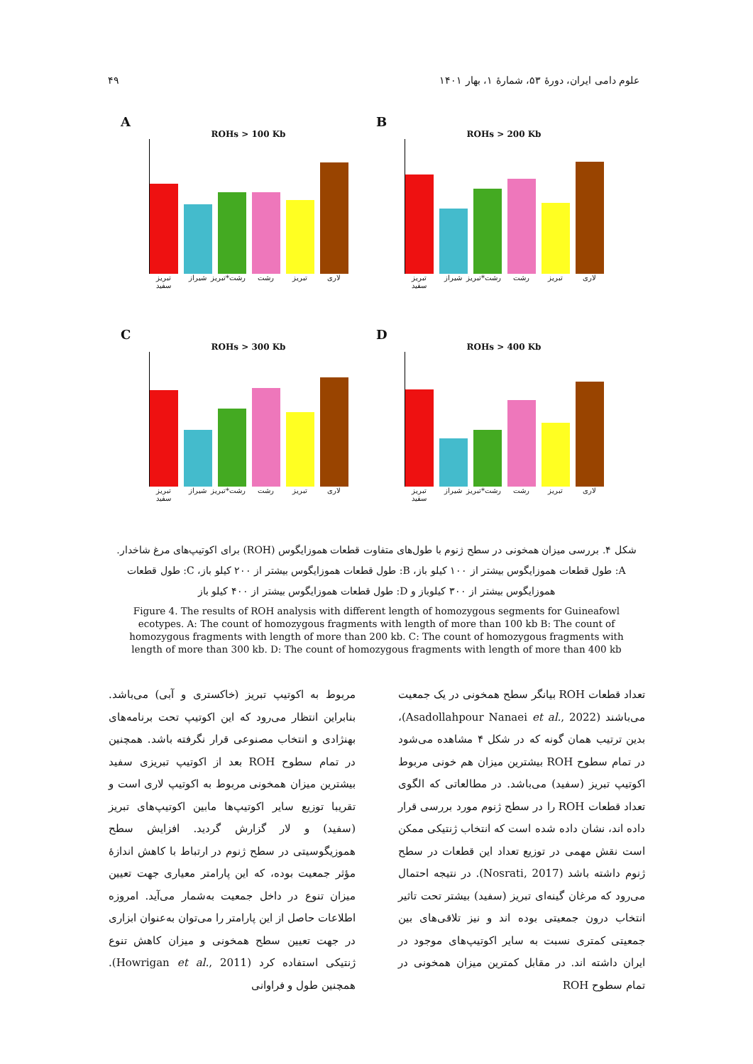۴۹ علوم دامی ایران، دورهٔ ۵۳، شمارهٔ ۱، بهار ۱۴۰۱
A
ROHs > 100 Kb
تبریز سفید شیراز رشت*تبریز رشت تبریز لاری
B
ROHs > 200 Kb
تبریز سفید شیراز رشت*تبریز رشت تبریز لاری
C
ROHs > 300 Kb
تبریز سفید شیراز رشت*تبریز رشت تبریز لاری
D
ROHs > 400 Kb
تبریز سفید شیراز رشت*تبریز رشت تبریز لاری
شکل ۴. بررسی میزان همخونی در سطح ژنوم با طول‌های متفاوت قطعات هموزایگوس (ROH) برای اکوتیپ‌های مرغ شاخدار.
A: طول قطعات هموزایگوس بیشتر از ۱۰۰ کیلو باز، B: طول قطعات هموزایگوس بیشتر از ۲۰۰ کیلو باز، C: طول قطعات هموزایگوس بیشتر از ۳۰۰ کیلوباز و D: طول قطعات هموزایگوس بیشتر از ۴۰۰ کیلو باز
Figure 4. The results of ROH analysis with different length of homozygous segments for Guineafowl ecotypes. A: The count of homozygous fragments with length of more than 100 kb B: The count of homozygous fragments with length of more than 200 kb. C: The count of homozygous fragments with length of more than 300 kb. D: The count of homozygous fragments with length of more than 400 kb
تعداد قطعات ROH بیانگر سطح همخونی در یک جمعیت می‌باشند (Asadollahpour Nanaei et al., 2022)، بدین ترتیب همان گونه که در شکل ۴ مشاهده می‌شود در تمام سطوح ROH بیشترین میزان هم خونی مربوط اکوتیپ تبریز (سفید) می‌باشد. در مطالعاتی که الگوی تعداد قطعات ROH را در سطح ژنوم مورد بررسی قرار داده اند، نشان داده شده است که انتخاب ژنتیکی ممکن است نقش مهمی در توزیع تعداد این قطعات در سطح ژنوم داشته باشد (Nosrati, 2017). در نتیجه احتمال می‌رود که مرغان گینه‌ای تبریز (سفید) بیشتر تحت تاثیر انتخاب درون جمعیتی بوده اند و نیز تلاقی‌های بین جمعیتی کمتری نسبت به سایر اکوتیپ‌های موجود در ایران داشته اند. در مقابل کمترین میزان همخونی در تمام سطوح ROH
مربوط به اکوتیپ تبریز (خاکستری و آبی) می‌باشد. بنابراین انتظار می‌رود که این اکوتیپ تحت برنامه‌های بهنژادی و انتخاب مصنوعی قرار نگرفته باشد. همچنین در تمام سطوح ROH بعد از اکوتیپ تبریزی سفید بیشترین میزان همخونی مربوط به اکوتیپ لاری است و تقریبا توزیع سایر اکوتیپ‌ها مابین اکوتیپ‌های تبریز (سفید) و لار گزارش گردید. افزایش سطح هموزیگوسیتی در سطح ژنوم در ارتباط با کاهش اندازهٔ مؤثر جمعیت بوده، که این پارامتر معیاری جهت تعیین میزان تنوع در داخل جمعیت به‌شمار می‌آید. امروزه اطلاعات حاصل از این پارامتر را می‌توان به‌عنوان ابزاری در جهت تعیین سطح همخونی و میزان کاهش تنوع ژنتیکی استفاده کرد (Howrigan et al., 2011). همچنین طول و فراوانی